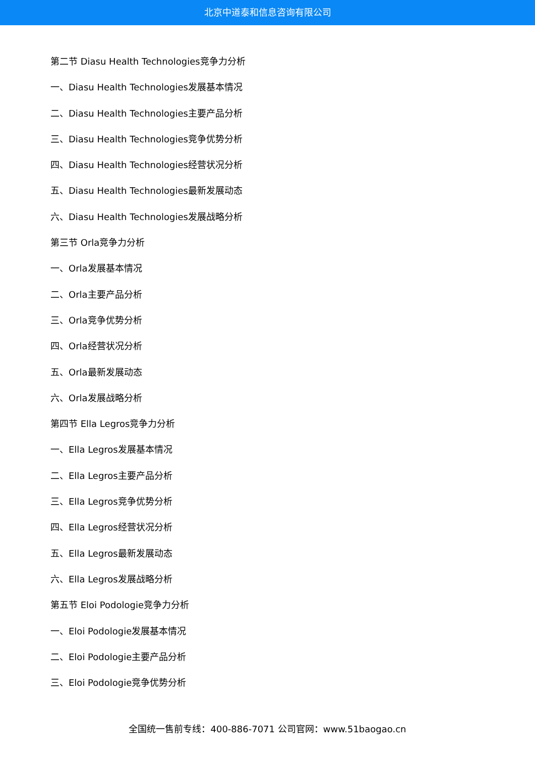北京中道泰和信息咨询有限公司
第二节 Diasu Health Technologies竞争力分析
一、Diasu Health Technologies发展基本情况
二、Diasu Health Technologies主要产品分析
三、Diasu Health Technologies竞争优势分析
四、Diasu Health Technologies经营状况分析
五、Diasu Health Technologies最新发展动态
六、Diasu Health Technologies发展战略分析
第三节 Orla竞争力分析
一、Orla发展基本情况
二、Orla主要产品分析
三、Orla竞争优势分析
四、Orla经营状况分析
五、Orla最新发展动态
六、Orla发展战略分析
第四节 Ella Legros竞争力分析
一、Ella Legros发展基本情况
二、Ella Legros主要产品分析
三、Ella Legros竞争优势分析
四、Ella Legros经营状况分析
五、Ella Legros最新发展动态
六、Ella Legros发展战略分析
第五节 Eloi Podologie竞争力分析
一、Eloi Podologie发展基本情况
二、Eloi Podologie主要产品分析
三、Eloi Podologie竞争优势分析
全国统一售前专线：400-886-7071 公司官网：www.51baogao.cn